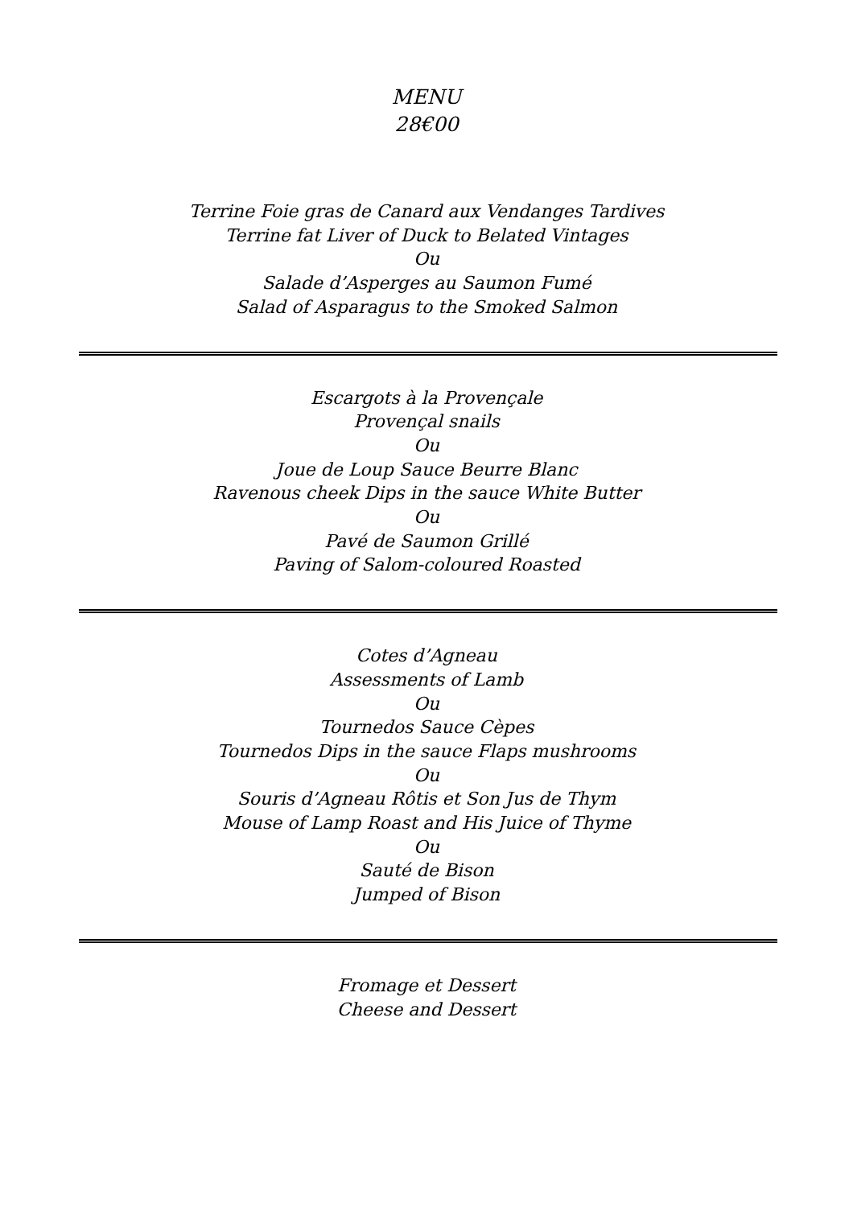MENU
28€00
Terrine Foie gras de Canard aux Vendanges Tardives
Terrine fat Liver of Duck to Belated Vintages
Ou
Salade d’Asperges au Saumon Fumé
Salad of Asparagus to the Smoked Salmon
Escargots à la Provençale
Provençal snails
Ou
Joue de Loup Sauce Beurre Blanc
Ravenous cheek Dips in the sauce White Butter
Ou
Pavé de Saumon Grillé
Paving of Salom-coloured Roasted
Cotes d’Agneau
Assessments of Lamb
Ou
Tournedos Sauce Cèpes
Tournedos Dips in the sauce Flaps mushrooms
Ou
Souris d’Agneau Rôtis et Son Jus de Thym
Mouse of Lamp Roast and His Juice of Thyme
Ou
Sauté de Bison
Jumped of Bison
Fromage et Dessert
Cheese and Dessert